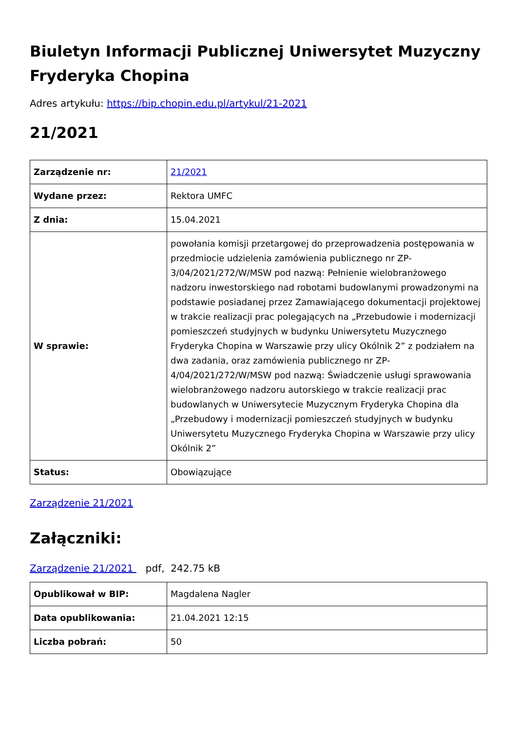Biuletyn Informacji Publicznej Uniwersytet Muzyczny Fryderyka Chopina
Adres artykułu: https://bip.chopin.edu.pl/artykul/21-2021
21/2021
| Zarządzenie nr: | 21/2021 |
| Wydane przez: | Rektora UMFC |
| Z dnia: | 15.04.2021 |
| W sprawie: | powołania komisji przetargowej do przeprowadzenia postępowania w przedmiocie udzielenia zamówienia publicznego nr ZP-3/04/2021/272/W/MSW pod nazwą: Pełnienie wielobranżowego nadzoru inwestorskiego nad robotami budowlanymi prowadzonymi na podstawie posiadanej przez Zamawiającego dokumentacji projektowej w trakcie realizacji prac polegających na „Przebudowie i modernizacji pomieszczeń studyjnych w budynku Uniwersytetu Muzycznego Fryderyka Chopina w Warszawie przy ulicy Okólnik 2” z podziałem na dwa zadania, oraz zamówienia publicznego nr ZP-4/04/2021/272/W/MSW pod nazwą: Świadczenie usługi sprawowania wielobranżowego nadzoru autorskiego w trakcie realizacji prac budowlanych w Uniwersytecie Muzycznym Fryderyka Chopina dla „Przebudowy i modernizacji pomieszczeń studyjnych w budynku Uniwersytetu Muzycznego Fryderyka Chopina w Warszawie przy ulicy Okólnik 2” |
| Status: | Obowiązujące |
Zarządzenie 21/2021
Załączniki:
Zarządzenie 21/2021 pdf, 242.75 kB
| Opublikował w BIP: | Magdalena Nagler |
| Data opublikowania: | 21.04.2021 12:15 |
| Liczba pobrań: | 50 |